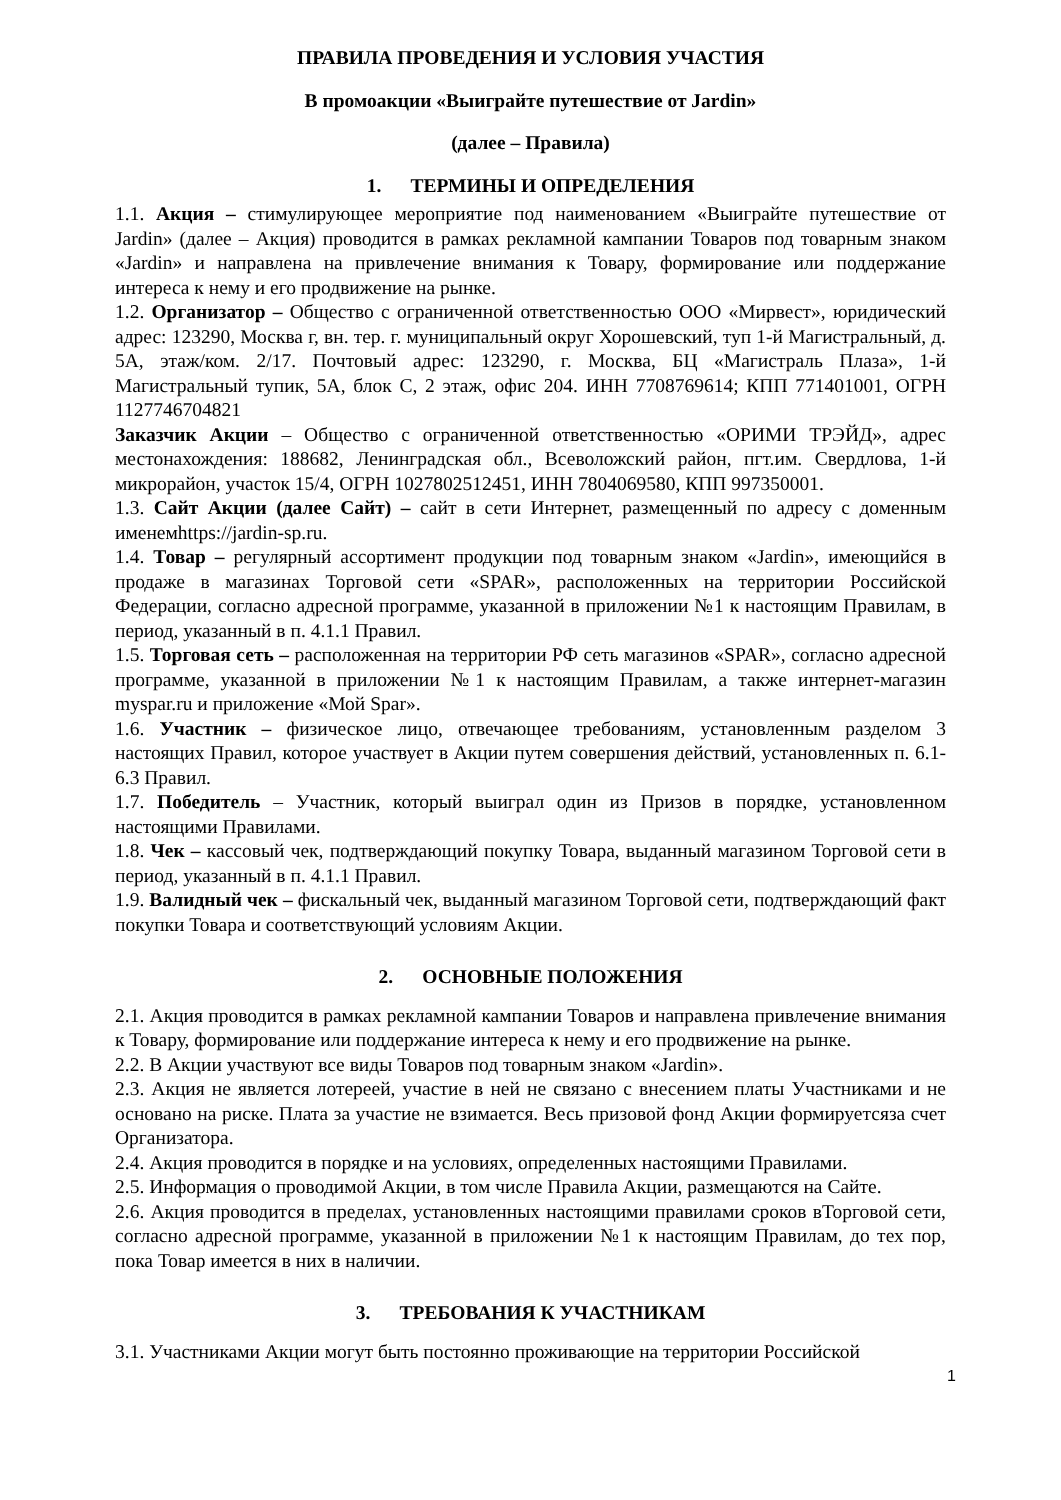ПРАВИЛА ПРОВЕДЕНИЯ И УСЛОВИЯ УЧАСТИЯ
В промоакции «Выиграйте путешествие от Jardin»
(далее – Правила)
1. ТЕРМИНЫ И ОПРЕДЕЛЕНИЯ
1.1. Акция – стимулирующее мероприятие под наименованием «Выиграйте путешествие от Jardin» (далее – Акция) проводится в рамках рекламной кампании Товаров под товарным знаком «Jardin» и направлена на привлечение внимания к Товару, формирование или поддержание интереса к нему и его продвижение на рынке.
1.2. Организатор – Общество с ограниченной ответственностью ООО «Мирвест», юридический адрес: 123290, Москва г, вн. тер. г. муниципальный округ Хорошевский, туп 1-й Магистральный, д. 5А, этаж/ком. 2/17. Почтовый адрес: 123290, г. Москва, БЦ «Магистраль Плаза», 1-й Магистральный тупик, 5А, блок С, 2 этаж, офис 204. ИНН 7708769614; КПП 771401001, ОГРН 1127746704821
Заказчик Акции – Общество с ограниченной ответственностью «ОРИМИ ТРЭЙД», адрес местонахождения: 188682, Ленинградская обл., Всеволожский район, пгт.им. Свердлова, 1-й микрорайон, участок 15/4, ОГРН 1027802512451, ИНН 7804069580, КПП 997350001.
1.3. Сайт Акции (далее Сайт) – сайт в сети Интернет, размещенный по адресу с доменным именемhttps://jardin-sp.ru.
1.4. Товар – регулярный ассортимент продукции под товарным знаком «Jardin», имеющийся в продаже в магазинах Торговой сети «SPAR», расположенных на территории Российской Федерации, согласно адресной программе, указанной в приложении №1 к настоящим Правилам, в период, указанный в п. 4.1.1 Правил.
1.5. Торговая сеть – расположенная на территории РФ сеть магазинов «SPAR», согласно адресной программе, указанной в приложении №1 к настоящим Правилам, а также интернет-магазин myspar.ru и приложение «Мой Spar».
1.6. Участник – физическое лицо, отвечающее требованиям, установленным разделом 3 настоящих Правил, которое участвует в Акции путем совершения действий, установленных п. 6.1-6.3 Правил.
1.7. Победитель – Участник, который выиграл один из Призов в порядке, установленном настоящими Правилами.
1.8. Чек – кассовый чек, подтверждающий покупку Товара, выданный магазином Торговой сети в период, указанный в п. 4.1.1 Правил.
1.9. Валидный чек – фискальный чек, выданный магазином Торговой сети, подтверждающий факт покупки Товара и соответствующий условиям Акции.
2. ОСНОВНЫЕ ПОЛОЖЕНИЯ
2.1. Акция проводится в рамках рекламной кампании Товаров и направлена привлечение внимания к Товару, формирование или поддержание интереса к нему и его продвижение на рынке.
2.2. В Акции участвуют все виды Товаров под товарным знаком «Jardin».
2.3. Акция не является лотереей, участие в ней не связано с внесением платы Участниками и не основано на риске. Плата за участие не взимается. Весь призовой фонд Акции формируетсяза счет Организатора.
2.4. Акция проводится в порядке и на условиях, определенных настоящими Правилами.
2.5. Информация о проводимой Акции, в том числе Правила Акции, размещаются на Сайте.
2.6. Акция проводится в пределах, установленных настоящими правилами сроков вТорговой сети, согласно адресной программе, указанной в приложении №1 к настоящим Правилам, до тех пор, пока Товар имеется в них в наличии.
3. ТРЕБОВАНИЯ К УЧАСТНИКАМ
3.1. Участниками Акции могут быть постоянно проживающие на территории Российской
1